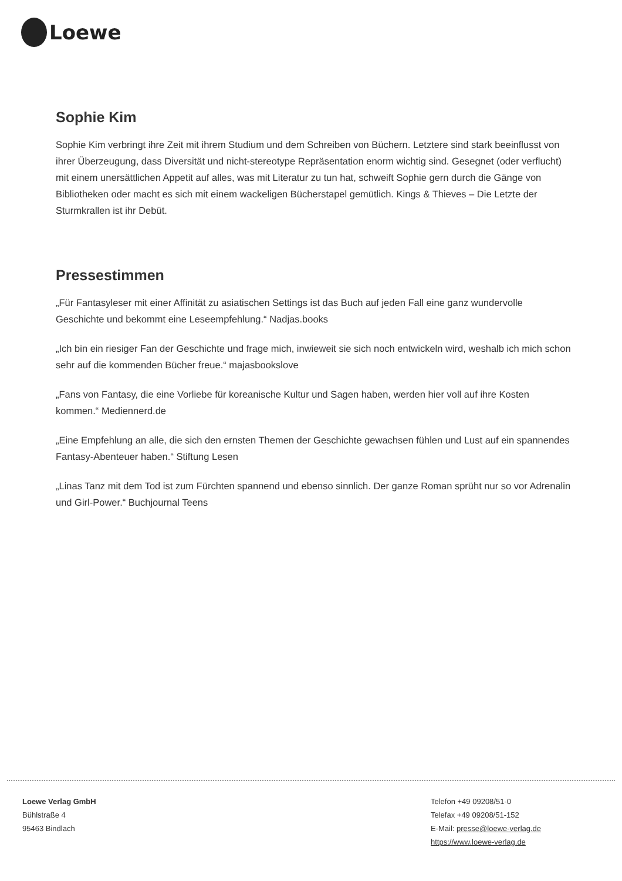Loewe
Sophie Kim
Sophie Kim verbringt ihre Zeit mit ihrem Studium und dem Schreiben von Büchern. Letztere sind stark beeinflusst von ihrer Überzeugung, dass Diversität und nicht-stereotype Repräsentation enorm wichtig sind. Gesegnet (oder verflucht) mit einem unersättlichen Appetit auf alles, was mit Literatur zu tun hat, schweift Sophie gern durch die Gänge von Bibliotheken oder macht es sich mit einem wackeligen Bücherstapel gemütlich. Kings & Thieves – Die Letzte der Sturmkrallen ist ihr Debüt.
Pressestimmen
„Für Fantasyleser mit einer Affinität zu asiatischen Settings ist das Buch auf jeden Fall eine ganz wundervolle Geschichte und bekommt eine Leseempfehlung.“ Nadjas.books
„Ich bin ein riesiger Fan der Geschichte und frage mich, inwieweit sie sich noch entwickeln wird, weshalb ich mich schon sehr auf die kommenden Bücher freue.“ majasbookslove
„Fans von Fantasy, die eine Vorliebe für koreanische Kultur und Sagen haben, werden hier voll auf ihre Kosten kommen.“ Mediennerd.de
„Eine Empfehlung an alle, die sich den ernsten Themen der Geschichte gewachsen fühlen und Lust auf ein spannendes Fantasy-Abenteuer haben.“ Stiftung Lesen
„Linas Tanz mit dem Tod ist zum Fürchten spannend und ebenso sinnlich. Der ganze Roman sprüht nur so vor Adrenalin und Girl-Power.“ Buchjournal Teens
Loewe Verlag GmbH
Bühlstraße 4
95463 Bindlach
Telefon +49 09208/51-0
Telefax +49 09208/51-152
E-Mail: presse@loewe-verlag.de
https://www.loewe-verlag.de